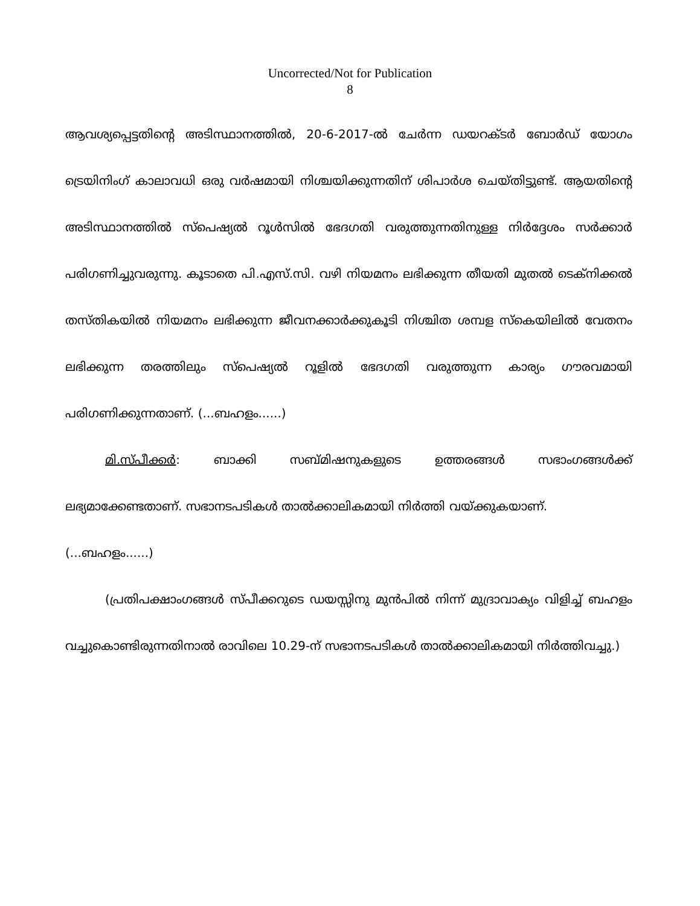Uncorrected/Not for Publication
8
ആവശ്യപ്പെട്ടതിന്റെ അടിസ്ഥാനത്തിൽ, 20-6-2017-ൽ ചേർന്ന ഡയറക്ടർ ബോർഡ് യോഗം ട്രെയിനിംഗ് കാലാവധി ഒരു വർഷമായി നിശ്ചയിക്കുന്നതിന് ശിപാർശ ചെയ്തിട്ടുണ്ട്. ആയതിന്റെ അടിസ്ഥാനത്തിൽ സ്പെഷ്യൽ റൂൾസിൽ ഭേദഗതി വരുത്തുന്നതിനുള്ള നിർദ്ദേശം സർക്കാർ പരിഗണിച്ചുവരുന്നു. കൂടാതെ പി.എസ്.സി. വഴി നിയമനം ലഭിക്കുന്ന തീയതി മുതൽ ടെക്നിക്കൽ തസ്തികയിൽ നിയമനം ലഭിക്കുന്ന ജീവനക്കാർക്കുകൂടി നിശ്ചിത ശമ്പള സ്കെയിലിൽ വേതനം ലഭിക്കുന്ന തരത്തിലും സ്പെഷ്യൽ റൂളിൽ ഭേദഗതി വരുത്തുന്ന കാര്യം ഗൗരവമായി പരിഗണിക്കുന്നതാണ്. (...ബഹളം......)
മി.സ്പീക്കർ: ബാക്കി സബ്മിഷനുകളുടെ ഉത്തരങ്ങൾ സഭാംഗങ്ങൾക്ക് ലഭ്യമാക്കേണ്ടതാണ്. സഭാനടപടികൾ താൽക്കാലികമായി നിർത്തി വയ്ക്കുകയാണ്.
(...ബഹളം......)
(പ്രതിപക്ഷാംഗങ്ങൾ സ്പീക്കറുടെ ഡയസ്സിനു മുൻപിൽ നിന്ന് മുദ്രാവാക്യം വിളിച്ച് ബഹളം വച്ചുകൊണ്ടിരുന്നതിനാൽ രാവിലെ 10.29-ന് സഭാനടപടികൾ താൽക്കാലികമായി നിർത്തിവച്ചു.)